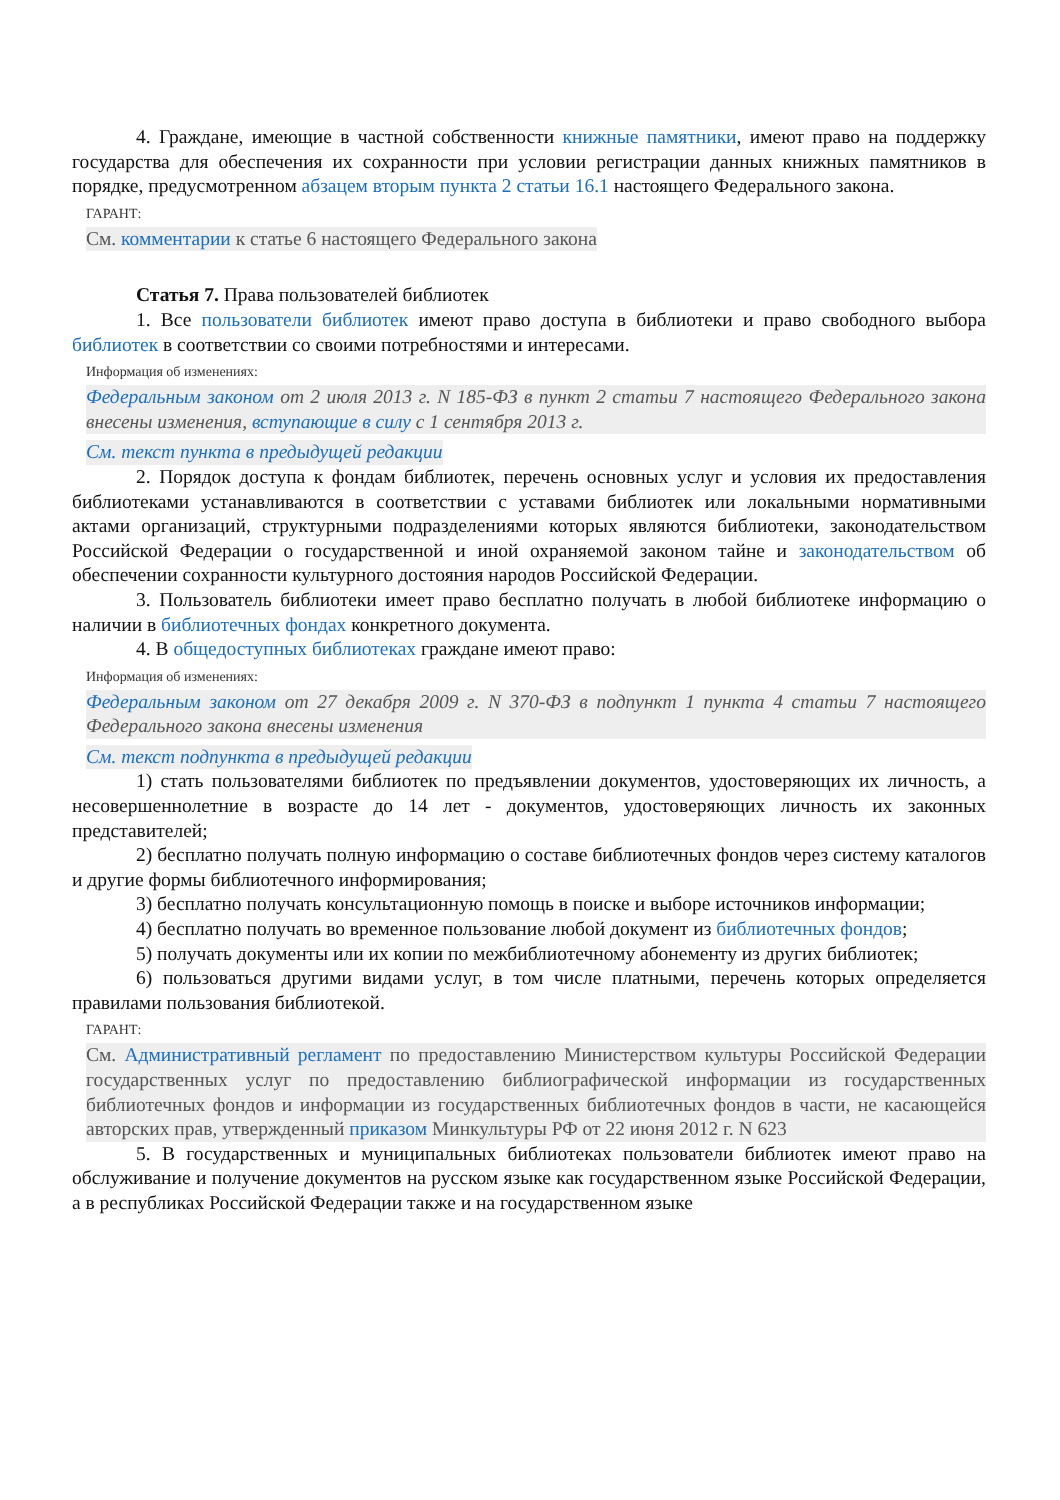4. Граждане, имеющие в частной собственности книжные памятники, имеют право на поддержку государства для обеспечения их сохранности при условии регистрации данных книжных памятников в порядке, предусмотренном абзацем вторым пункта 2 статьи 16.1 настоящего Федерального закона.
ГАРАНТ:
См. комментарии к статье 6 настоящего Федерального закона
Статья 7. Права пользователей библиотек
1. Все пользователи библиотек имеют право доступа в библиотеки и право свободного выбора библиотек в соответствии со своими потребностями и интересами.
Информация об изменениях:
Федеральным законом от 2 июля 2013 г. N 185-ФЗ в пункт 2 статьи 7 настоящего Федерального закона внесены изменения, вступающие в силу с 1 сентября 2013 г.
См. текст пункта в предыдущей редакции
2. Порядок доступа к фондам библиотек, перечень основных услуг и условия их предоставления библиотеками устанавливаются в соответствии с уставами библиотек или локальными нормативными актами организаций, структурными подразделениями которых являются библиотеки, законодательством Российской Федерации о государственной и иной охраняемой законом тайне и законодательством об обеспечении сохранности культурного достояния народов Российской Федерации.
3. Пользователь библиотеки имеет право бесплатно получать в любой библиотеке информацию о наличии в библиотечных фондах конкретного документа.
4. В общедоступных библиотеках граждане имеют право:
Информация об изменениях:
Федеральным законом от 27 декабря 2009 г. N 370-ФЗ в подпункт 1 пункта 4 статьи 7 настоящего Федерального закона внесены изменения
См. текст подпункта в предыдущей редакции
1) стать пользователями библиотек по предъявлении документов, удостоверяющих их личность, а несовершеннолетние в возрасте до 14 лет - документов, удостоверяющих личность их законных представителей;
2) бесплатно получать полную информацию о составе библиотечных фондов через систему каталогов и другие формы библиотечного информирования;
3) бесплатно получать консультационную помощь в поиске и выборе источников информации;
4) бесплатно получать во временное пользование любой документ из библиотечных фондов;
5) получать документы или их копии по межбиблиотечному абонементу из других библиотек;
6) пользоваться другими видами услуг, в том числе платными, перечень которых определяется правилами пользования библиотекой.
ГАРАНТ:
См. Административный регламент по предоставлению Министерством культуры Российской Федерации государственных услуг по предоставлению библиографической информации из государственных библиотечных фондов и информации из государственных библиотечных фондов в части, не касающейся авторских прав, утвержденный приказом Минкультуры РФ от 22 июня 2012 г. N 623
5. В государственных и муниципальных библиотеках пользователи библиотек имеют право на обслуживание и получение документов на русском языке как государственном языке Российской Федерации, а в республиках Российской Федерации также и на государственном языке